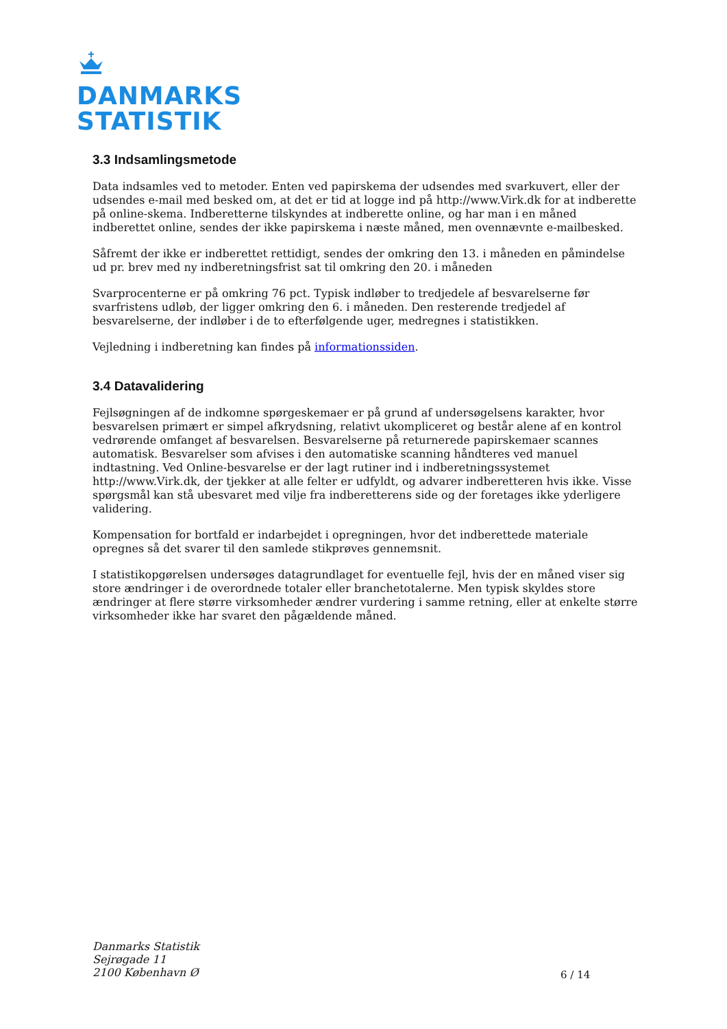DANMARKS
STATISTIK
3.3 Indsamlingsmetode
Data indsamles ved to metoder. Enten ved papirskema der udsendes med svarkuvert, eller der udsendes e-mail med besked om, at det er tid at logge ind på http://www.Virk.dk for at indberette på online-skema. Indberetterne tilskyndes at indberette online, og har man i en måned indberettet online, sendes der ikke papirskema i næste måned, men ovennævnte e-mailbesked.
Såfremt der ikke er indberettet rettidigt, sendes der omkring den 13. i måneden en påmindelse ud pr. brev med ny indberetningsfrist sat til omkring den 20. i måneden
Svarprocenterne er på omkring 76 pct. Typisk indløber to tredjedele af besvarelserne før svarfristens udløb, der ligger omkring den 6. i måneden. Den resterende tredjedel af besvarelserne, der indløber i de to efterfølgende uger, medregnes i statistikken.
Vejledning i indberetning kan findes på informationssiden.
3.4 Datavalidering
Fejlsøgningen af de indkomne spørgeskemaer er på grund af undersøgelsens karakter, hvor besvarelsen primært er simpel afkrydsning, relativt ukompliceret og består alene af en kontrol vedrørende omfanget af besvarelsen. Besvarelserne på returnerede papirskemaer scannes automatisk. Besvarelser som afvises i den automatiske scanning håndteres ved manuel indtastning. Ved Online-besvarelse er der lagt rutiner ind i indberetningssystemet http://www.Virk.dk, der tjekker at alle felter er udfyldt, og advarer indberetteren hvis ikke. Visse spørgsmål kan stå ubesvaret med vilje fra indberetterens side og der foretages ikke yderligere validering.
Kompensation for bortfald er indarbejdet i opregningen, hvor det indberettede materiale opregnes så det svarer til den samlede stikprøves gennemsnit.
I statistikopgørelsen undersøges datagrundlaget for eventuelle fejl, hvis der en måned viser sig store ændringer i de overordnede totaler eller branchetotalerne. Men typisk skyldes store ændringer at flere større virksomheder ændrer vurdering i samme retning, eller at enkelte større virksomheder ikke har svaret den pågældende måned.
Danmarks Statistik
Sejrøgade 11
2100 København Ø
6 / 14